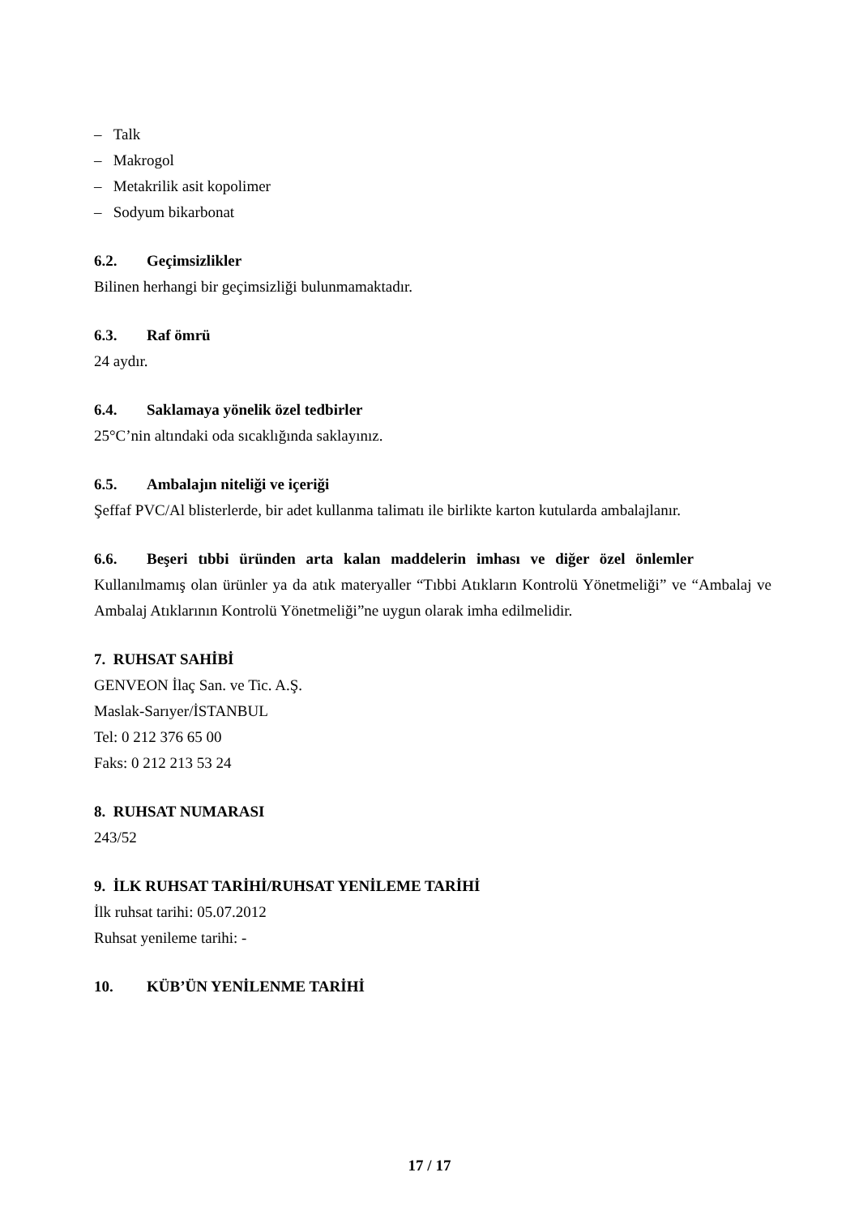– Talk
– Makrogol
– Metakrilik asit kopolimer
– Sodyum bikarbonat
6.2. Geçimsizlikler
Bilinen herhangi bir geçimsizliği bulunmamaktadır.
6.3. Raf ömrü
24 aydır.
6.4. Saklamaya yönelik özel tedbirler
25°C’nin altındaki oda sıcaklığında saklayınız.
6.5. Ambalajın niteliği ve içeriği
Şeffaf PVC/Al blisterlerde, bir adet kullanma talimatı ile birlikte karton kutularda ambalajlanır.
6.6. Beşeri tıbbi üründen arta kalan maddelerin imhası ve diğer özel önlemler
Kullanılmamış olan ürünler ya da atık materyaller “Tıbbi Atıkların Kontrolü Yönetmeliği” ve “Ambalaj ve Ambalaj Atıklarının Kontrolü Yönetmeliği”ne uygun olarak imha edilmelidir.
7. RUHSAT SAHİBİ
GENVEON İlaç San. ve Tic. A.Ş.
Maslak-Sarıyer/İSTANBUL
Tel: 0 212 376 65 00
Faks: 0 212 213 53 24
8. RUHSAT NUMARASI
243/52
9. İLK RUHSAT TARİHİ/RUHSAT YENİLEME TARİHİ
İlk ruhsat tarihi: 05.07.2012
Ruhsat yenileme tarihi: -
10. KÜB’ÜN YENİLENME TARİHİ
17 / 17